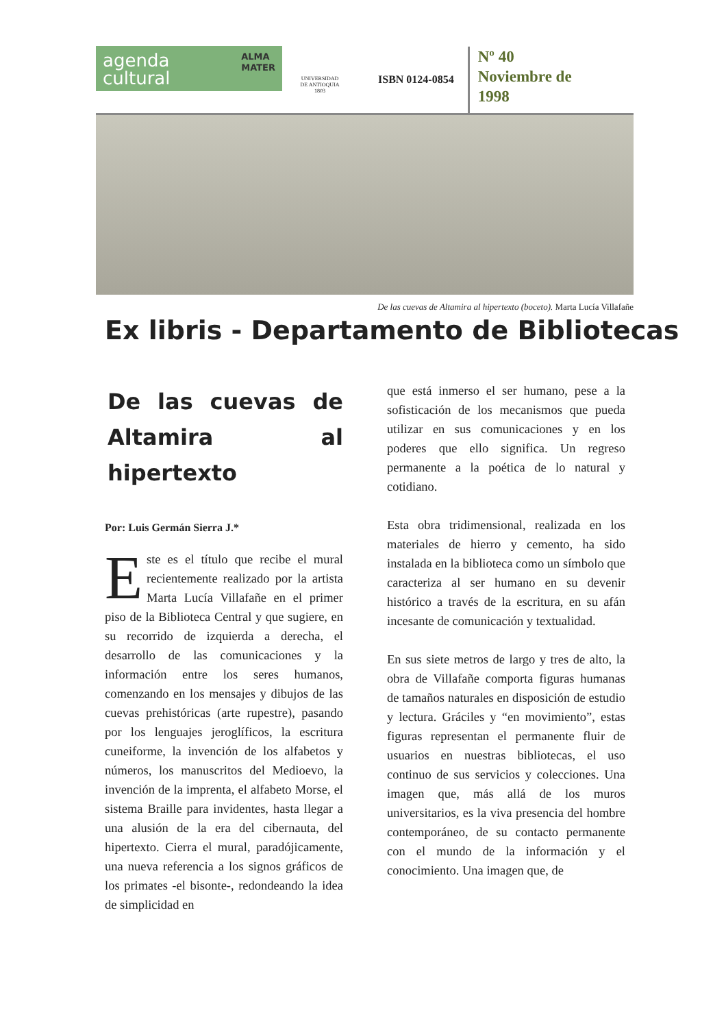agenda
cultural ALMA
MATER
UNIVERSIDAD
DE ANTIOQUIA
1803
ISBN 0124-0854
Nº 40
Noviembre de
1998
De las cuevas de Altamira al hipertexto (boceto). Marta Lucía Villafañe
Ex libris - Departamento de Bibliotecas
De las cuevas de Altamira al hipertexto
Por: Luis Germán Sierra J.*
Este es el título que recibe el mural recientemente realizado por la artista Marta Lucía Villafañe en el primer piso de la Biblioteca Central y que sugiere, en su recorrido de izquierda a derecha, el desarrollo de las comunicaciones y la información entre los seres humanos, comenzando en los mensajes y dibujos de las cuevas prehistóricas (arte rupestre), pasando por los lenguajes jeroglíficos, la escritura cuneiforme, la invención de los alfabetos y números, los manuscritos del Medioevo, la invención de la imprenta, el alfabeto Morse, el sistema Braille para invidentes, hasta llegar a una alusión de la era del cibernauta, del hipertexto. Cierra el mural, paradójicamente, una nueva referencia a los signos gráficos de los primates -el bisonte-, redondeando la idea de simplicidad en
que está inmerso el ser humano, pese a la sofisticación de los mecanismos que pueda utilizar en sus comunicaciones y en los poderes que ello significa. Un regreso permanente a la poética de lo natural y cotidiano.
Esta obra tridimensional, realizada en los materiales de hierro y cemento, ha sido instalada en la biblioteca como un símbolo que caracteriza al ser humano en su devenir histórico a través de la escritura, en su afán incesante de comunicación y textualidad.
En sus siete metros de largo y tres de alto, la obra de Villafañe comporta figuras humanas de tamaños naturales en disposición de estudio y lectura. Gráciles y “en movimiento”, estas figuras representan el permanente fluir de usuarios en nuestras bibliotecas, el uso continuo de sus servicios y colecciones. Una imagen que, más allá de los muros universitarios, es la viva presencia del hombre contemporáneo, de su contacto permanente con el mundo de la información y el conocimiento. Una imagen que, de